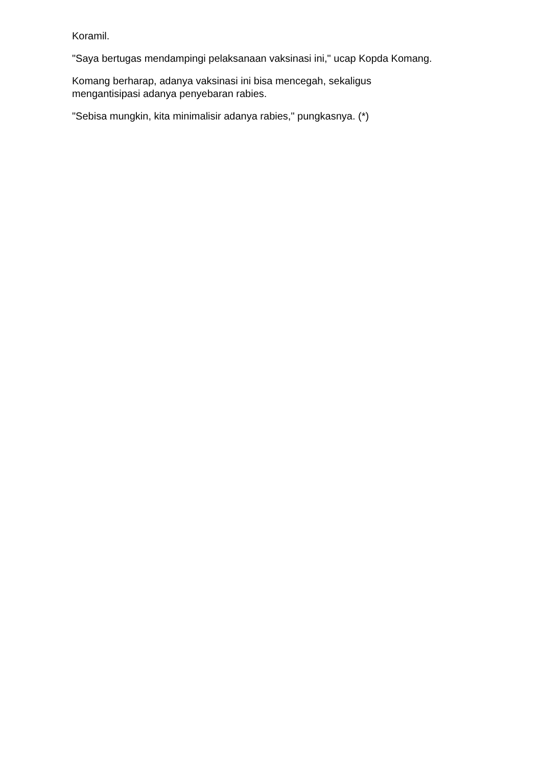Koramil.
"Saya bertugas mendampingi pelaksanaan vaksinasi ini," ucap Kopda Komang.
Komang berharap, adanya vaksinasi ini bisa mencegah, sekaligus
mengantisipasi adanya penyebaran rabies.
"Sebisa mungkin, kita minimalisir adanya rabies," pungkasnya. (*)